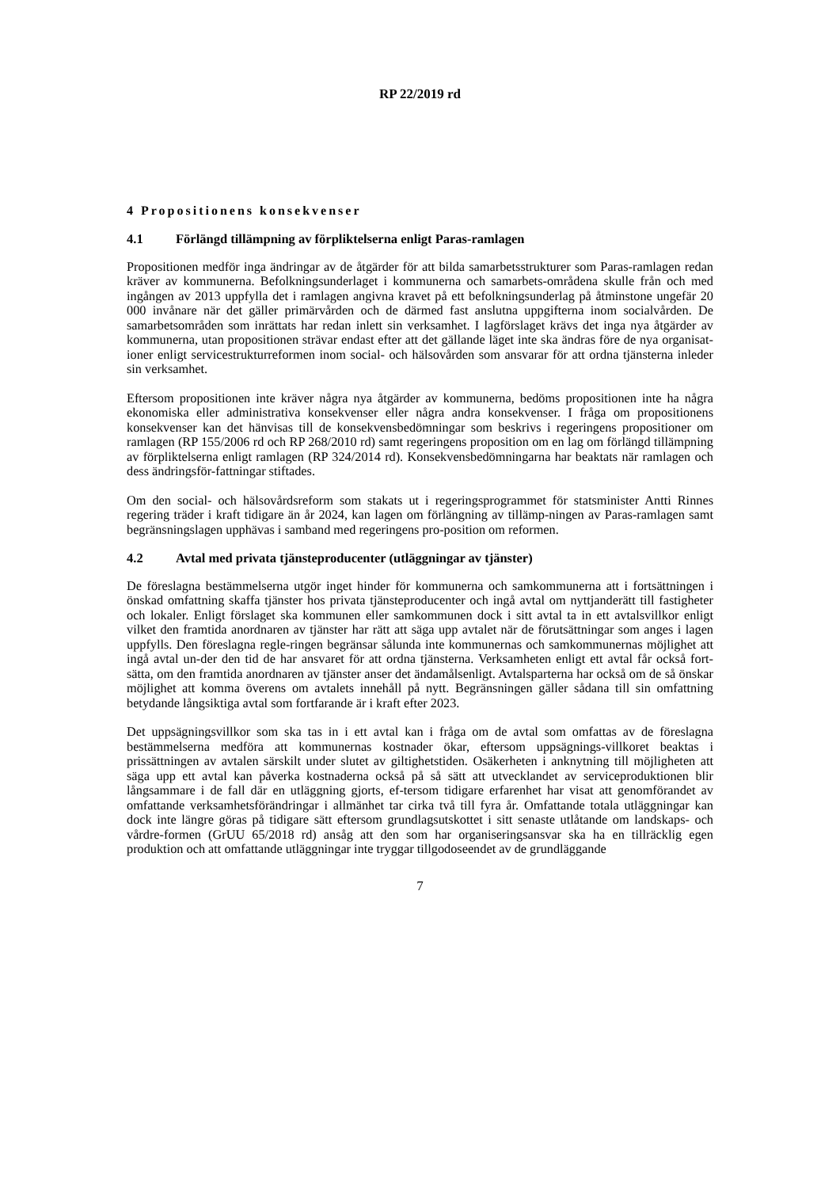RP 22/2019 rd
4 Propositionens konsekvenser
4.1 Förlängd tillämpning av förpliktelserna enligt Paras-ramlagen
Propositionen medför inga ändringar av de åtgärder för att bilda samarbetsstrukturer som Paras-ramlagen redan kräver av kommunerna. Befolkningsunderlaget i kommunerna och samarbets-områdena skulle från och med ingången av 2013 uppfylla det i ramlagen angivna kravet på ett befolkningsunderlag på åtminstone ungefär 20 000 invånare när det gäller primärvården och de därmed fast anslutna uppgifterna inom socialvården. De samarbetsområden som inrättats har redan inlett sin verksamhet. I lagförslaget krävs det inga nya åtgärder av kommunerna, utan propositionen strävar endast efter att det gällande läget inte ska ändras före de nya organisat-ioner enligt servicestrukturreformen inom social- och hälsovården som ansvarar för att ordna tjänsterna inleder sin verksamhet.
Eftersom propositionen inte kräver några nya åtgärder av kommunerna, bedöms propositionen inte ha några ekonomiska eller administrativa konsekvenser eller några andra konsekvenser. I fråga om propositionens konsekvenser kan det hänvisas till de konsekvensbedömningar som beskrivs i regeringens propositioner om ramlagen (RP 155/2006 rd och RP 268/2010 rd) samt regeringens proposition om en lag om förlängd tillämpning av förpliktelserna enligt ramlagen (RP 324/2014 rd). Konsekvensbedömningarna har beaktats när ramlagen och dess ändringsför-fattningar stiftades.
Om den social- och hälsovårdsreform som stakats ut i regeringsprogrammet för statsminister Antti Rinnes regering träder i kraft tidigare än år 2024, kan lagen om förlängning av tillämp-ningen av Paras-ramlagen samt begränsningslagen upphävas i samband med regeringens pro-position om reformen.
4.2 Avtal med privata tjänsteproducenter (utläggningar av tjänster)
De föreslagna bestämmelserna utgör inget hinder för kommunerna och samkommunerna att i fortsättningen i önskad omfattning skaffa tjänster hos privata tjänsteproducenter och ingå avtal om nyttjanderätt till fastigheter och lokaler. Enligt förslaget ska kommunen eller samkommunen dock i sitt avtal ta in ett avtalsvillkor enligt vilket den framtida anordnaren av tjänster har rätt att säga upp avtalet när de förutsättningar som anges i lagen uppfylls. Den föreslagna regle-ringen begränsar sålunda inte kommunernas och samkommunernas möjlighet att ingå avtal un-der den tid de har ansvaret för att ordna tjänsterna. Verksamheten enligt ett avtal får också fort-sätta, om den framtida anordnaren av tjänster anser det ändamålsenligt. Avtalsparterna har också om de så önskar möjlighet att komma överens om avtalets innehåll på nytt. Begränsningen gäller sådana till sin omfattning betydande långsiktiga avtal som fortfarande är i kraft efter 2023.
Det uppsägningsvillkor som ska tas in i ett avtal kan i fråga om de avtal som omfattas av de föreslagna bestämmelserna medföra att kommunernas kostnader ökar, eftersom uppsägnings-villkoret beaktas i prissättningen av avtalen särskilt under slutet av giltighetstiden. Osäkerheten i anknytning till möjligheten att säga upp ett avtal kan påverka kostnaderna också på så sätt att utvecklandet av serviceproduktionen blir långsammare i de fall där en utläggning gjorts, ef-tersom tidigare erfarenhet har visat att genomförandet av omfattande verksamhetsförändringar i allmänhet tar cirka två till fyra år. Omfattande totala utläggningar kan dock inte längre göras på tidigare sätt eftersom grundlagsutskottet i sitt senaste utlåtande om landskaps- och vårdre-formen (GrUU 65/2018 rd) ansåg att den som har organiseringsansvar ska ha en tillräcklig egen produktion och att omfattande utläggningar inte tryggar tillgodoseendet av de grundläggande
7